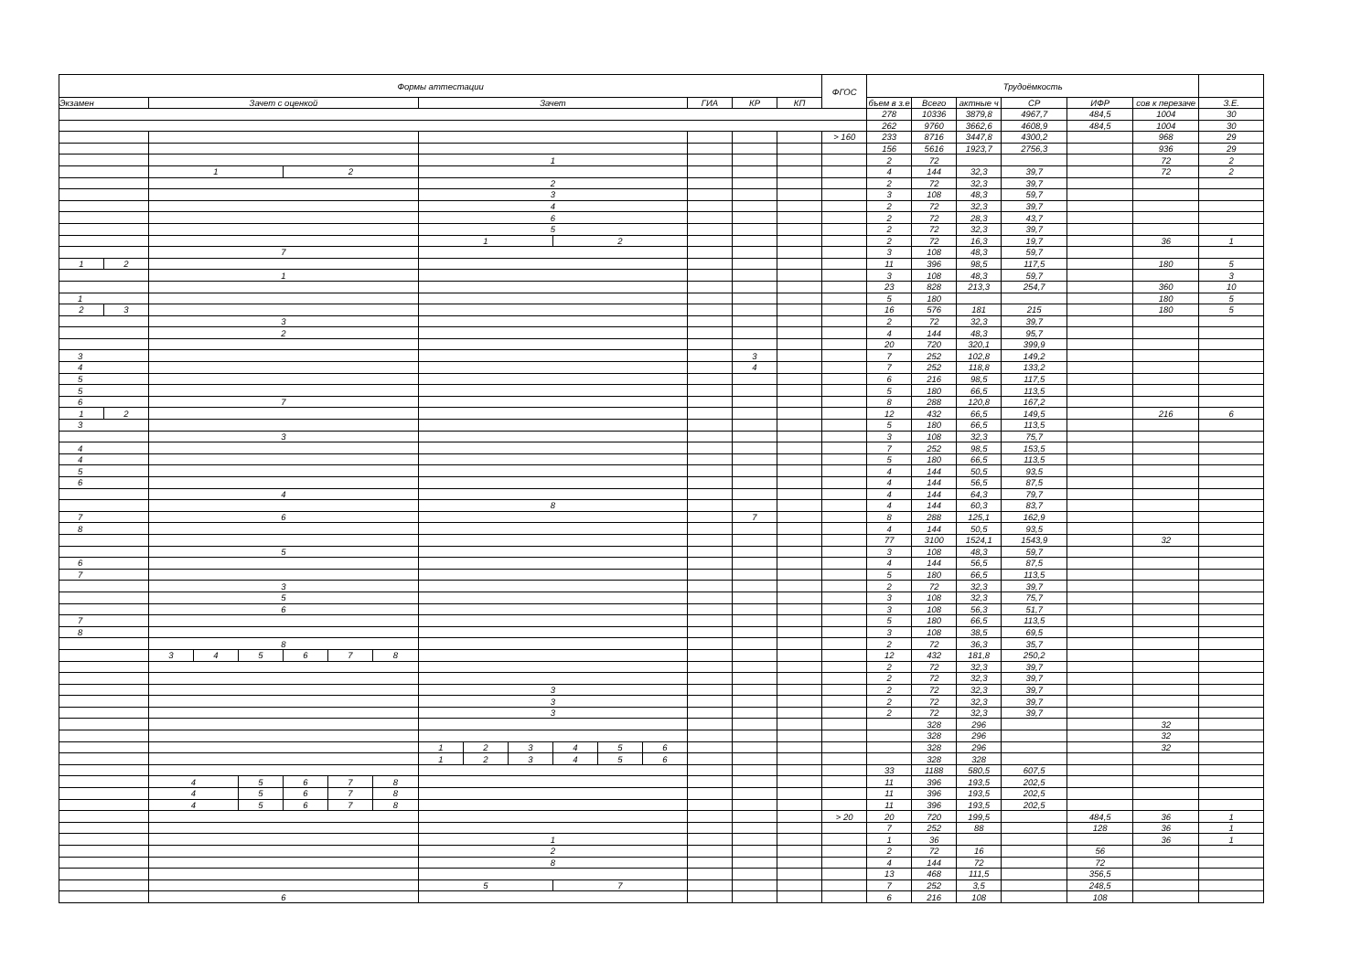| Формы аттестации | | | | | | | | | | | | | | | | | ФГОС | Трудоёмкость | | | | | | |
| --- | --- | --- | --- | --- | --- | --- | --- | --- | --- | --- | --- | --- | --- | --- | --- | --- | --- | --- | --- | --- | --- | --- | --- | --- |
| Экзамен | | Зачет с оценкой | | | | | | Зачет | | | | | | ГИА | КР | КП | | бъем в з.е | Всего | актные ч | СР | ИФР | сов к перезаче | З.Е. |
| | | | | | | | | | | | | | | | | | | 278 | 10336 | 3879,8 | 4967,7 | 484,5 | 1004 | 30 |
| | | | | | | | | | | | | | | | | | | 262 | 9760 | 3662,6 | 4608,9 | 484,5 | 1004 | 30 |
| | | | | | | | | | | | | | | | | | > 160 | 233 | 8716 | 3447,8 | 4300,2 | | 968 | 29 |
| | | | | | | | | | | | | | | | | | | 156 | 5616 | 1923,7 | 2756,3 | | 936 | 29 |
| | | | | | | | | 1 | | | | | | | | | | 2 | 72 | | | | 72 | 2 |
| | | 1 | | | 2 | | | | | | | | | | | | | 4 | 144 | 32,3 | 39,7 | | 72 | 2 |
| | | | | | | | | 2 | | | | | | | | | | 2 | 72 | 32,3 | 39,7 | | | |
| | | | | | | | | 3 | | | | | | | | | | 3 | 108 | 48,3 | 59,7 | | | |
| | | | | | | | | 4 | | | | | | | | | | 2 | 72 | 32,3 | 39,7 | | | |
| | | | | | | | | 6 | | | | | | | | | | 2 | 72 | 28,3 | 43,7 | | | |
| | | | | | | | | 5 | | | | | | | | | | 2 | 72 | 32,3 | 39,7 | | | |
| | | | | | | | | 1 | | | 2 | | | | | | | 2 | 72 | 16,3 | 19,7 | | 36 | 1 |
| | | 7 | | | | | | | | | | | | | | | | 3 | 108 | 48,3 | 59,7 | | | |
| 1 | 2 | | | | | | | | | | | | | | | | | 11 | 396 | 98,5 | 117,5 | | 180 | 5 |
| | | 1 | | | | | | | | | | | | | | | | 3 | 108 | 48,3 | 59,7 | | | 3 |
| | | | | | | | | | | | | | | | | | | 23 | 828 | 213,3 | 254,7 | | 360 | 10 |
| 1 | | | | | | | | | | | | | | | | | | 5 | 180 | | | | 180 | 5 |
| 2 | 3 | | | | | | | | | | | | | | | | | 16 | 576 | 181 | 215 | | 180 | 5 |
| | | 3 | | | | | | | | | | | | | | | | 2 | 72 | 32,3 | 39,7 | | | |
| | | 2 | | | | | | | | | | | | | | | | 4 | 144 | 48,3 | 95,7 | | | |
| | | | | | | | | | | | | | | | | | | 20 | 720 | 320,1 | 399,9 | | | |
| 3 | | | | | | | | | | | | | | | 3 | | | 7 | 252 | 102,8 | 149,2 | | | |
| 4 | | | | | | | | | | | | | | | 4 | | | 7 | 252 | 118,8 | 133,2 | | | |
| 5 | | | | | | | | | | | | | | | | | | 6 | 216 | 98,5 | 117,5 | | | |
| 5 | | | | | | | | | | | | | | | | | | 5 | 180 | 66,5 | 113,5 | | | |
| 6 | | 7 | | | | | | | | | | | | | | | | 8 | 288 | 120,8 | 167,2 | | | |
| 1 | 2 | | | | | | | | | | | | | | | | | 12 | 432 | 66,5 | 149,5 | | 216 | 6 |
| 3 | | | | | | | | | | | | | | | | | | 5 | 180 | 66,5 | 113,5 | | | |
| | | 3 | | | | | | | | | | | | | | | | 3 | 108 | 32,3 | 75,7 | | | |
| 4 | | | | | | | | | | | | | | | | | | 7 | 252 | 98,5 | 153,5 | | | |
| 4 | | | | | | | | | | | | | | | | | | 5 | 180 | 66,5 | 113,5 | | | |
| 5 | | | | | | | | | | | | | | | | | | 4 | 144 | 50,5 | 93,5 | | | |
| 6 | | | | | | | | | | | | | | | | | | 4 | 144 | 56,5 | 87,5 | | | |
| | | 4 | | | | | | | | | | | | | | | | 4 | 144 | 64,3 | 79,7 | | | |
| | | | | | | | | 8 | | | | | | | | | | 4 | 144 | 60,3 | 83,7 | | | |
| 7 | | 6 | | | | | | | | | | | | | 7 | | | 8 | 288 | 125,1 | 162,9 | | | |
| 8 | | | | | | | | | | | | | | | | | | 4 | 144 | 50,5 | 93,5 | | | |
| | | | | | | | | | | | | | | | | | | 77 | 3100 | 1524,1 | 1543,9 | | 32 | |
| | | 5 | | | | | | | | | | | | | | | | 3 | 108 | 48,3 | 59,7 | | | |
| 6 | | | | | | | | | | | | | | | | | | 4 | 144 | 56,5 | 87,5 | | | |
| 7 | | | | | | | | | | | | | | | | | | 5 | 180 | 66,5 | 113,5 | | | |
| | | 3 | | | | | | | | | | | | | | | | 2 | 72 | 32,3 | 39,7 | | | |
| | | 5 | | | | | | | | | | | | | | | | 3 | 108 | 32,3 | 75,7 | | | |
| | | 6 | | | | | | | | | | | | | | | | 3 | 108 | 56,3 | 51,7 | | | |
| 7 | | | | | | | | | | | | | | | | | | 5 | 180 | 66,5 | 113,5 | | | |
| 8 | | | | | | | | | | | | | | | | | | 3 | 108 | 38,5 | 69,5 | | | |
| | | 8 | | | | | | | | | | | | | | | | 2 | 72 | 36,3 | 35,7 | | | |
| | | 3 | 4 | 5 | 6 | 7 | 8 | | | | | | | | | | | 12 | 432 | 181,8 | 250,2 | | | |
| | | | | | | | | | | | | | | | | | | 2 | 72 | 32,3 | 39,7 | | | |
| | | | | | | | | | | | | | | | | | | 2 | 72 | 32,3 | 39,7 | | | |
| | | | | | | | | 3 | | | | | | | | | | 2 | 72 | 32,3 | 39,7 | | | |
| | | | | | | | | 3 | | | | | | | | | | 2 | 72 | 32,3 | 39,7 | | | |
| | | | | | | | | 3 | | | | | | | | | | 2 | 72 | 32,3 | 39,7 | | | |
| | | | | | | | | | | | | | | | | | | | 328 | 296 | | | 32 | |
| | | | | | | | | | | | | | | | | | | | 328 | 296 | | | 32 | |
| | | | | | | | | 1 | 2 | 3 | 4 | 5 | 6 | | | | | | 328 | 296 | | | 32 | |
| | | | | | | | | 1 | 2 | 3 | 4 | 5 | 6 | | | | | | 328 | 328 | | | | |
| | | | | | | | | | | | | | | | | | | 33 | 1188 | 580,5 | 607,5 | | | |
| | | 4 | | 5 | 6 | 7 | 8 | | | | | | | | | | | 11 | 396 | 193,5 | 202,5 | | | |
| | | 4 | | 5 | 6 | 7 | 8 | | | | | | | | | | | 11 | 396 | 193,5 | 202,5 | | | |
| | | 4 | | 5 | 6 | 7 | 8 | | | | | | | | | | | 11 | 396 | 193,5 | 202,5 | | | |
| | | | | | | | | | | | | | | | | | > 20 | 20 | 720 | 199,5 | | 484,5 | 36 | 1 |
| | | | | | | | | | | | | | | | | | | 7 | 252 | 88 | | 128 | 36 | 1 |
| | | | | | | | | 1 | | | | | | | | | | 1 | 36 | | | | 36 | 1 |
| | | | | | | | | 2 | | | | | | | | | | 2 | 72 | 16 | | 56 | | |
| | | | | | | | | 8 | | | | | | | | | | 4 | 144 | 72 | | 72 | | |
| | | | | | | | | | | | | | | | | | | 13 | 468 | 111,5 | | 356,5 | | |
| | | | | | | | | 5 | | | 7 | | | | | | | 7 | 252 | 3,5 | | 248,5 | | |
| | | 6 | | | | | | | | | | | | | | | | 6 | 216 | 108 | | 108 | | |